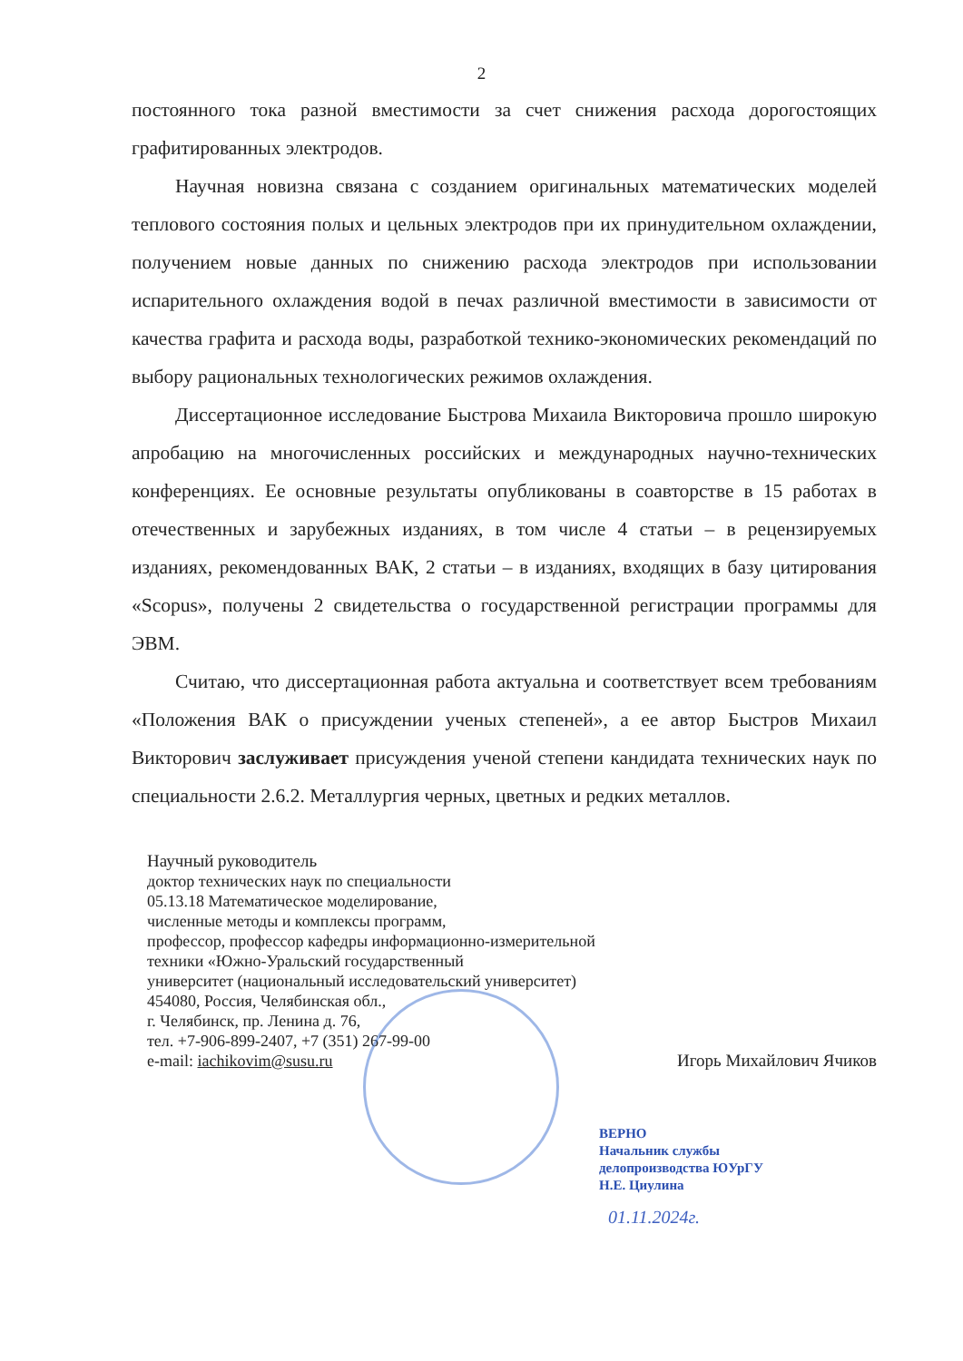2
постоянного тока разной вместимости за счет снижения расхода дорогостоящих графитированных электродов.
Научная новизна связана с созданием оригинальных математических моделей теплового состояния полых и цельных электродов при их принудительном охлаждении, получением новые данных по снижению расхода электродов при использовании испарительного охлаждения водой в печах различной вместимости в зависимости от качества графита и расхода воды, разработкой технико-экономических рекомендаций по выбору рациональных технологических режимов охлаждения.
Диссертационное исследование Быстрова Михаила Викторовича прошло широкую апробацию на многочисленных российских и международных научно-технических конференциях. Ее основные результаты опубликованы в соавторстве в 15 работах в отечественных и зарубежных изданиях, в том числе 4 статьи – в рецензируемых изданиях, рекомендованных ВАК, 2 статьи – в изданиях, входящих в базу цитирования «Scopus», получены 2 свидетельства о государственной регистрации программы для ЭВМ.
Считаю, что диссертационная работа актуальна и соответствует всем требованиям «Положения ВАК о присуждении ученых степеней», а ее автор Быстров Михаил Викторович заслуживает присуждения ученой степени кандидата технических наук по специальности 2.6.2. Металлургия черных, цветных и редких металлов.
Научный руководитель
доктор технических наук по специальности
05.13.18 Математическое моделирование,
численные методы и комплексы программ,
профессор, профессор кафедры информационно-измерительной
техники «Южно-Уральский государственный
университет (национальный исследовательский университет)
454080, Россия, Челябинская обл.,
г. Челябинск, пр. Ленина д. 76,
тел. +7-906-899-2407, +7 (351) 267-99-00
e-mail: iachikovim@susu.ru Игорь Михайлович Ячиков
ВЕРНО
Начальник службы
делопроизводства ЮУрГУ
Н.Е. Циулина
01.11.2024г.